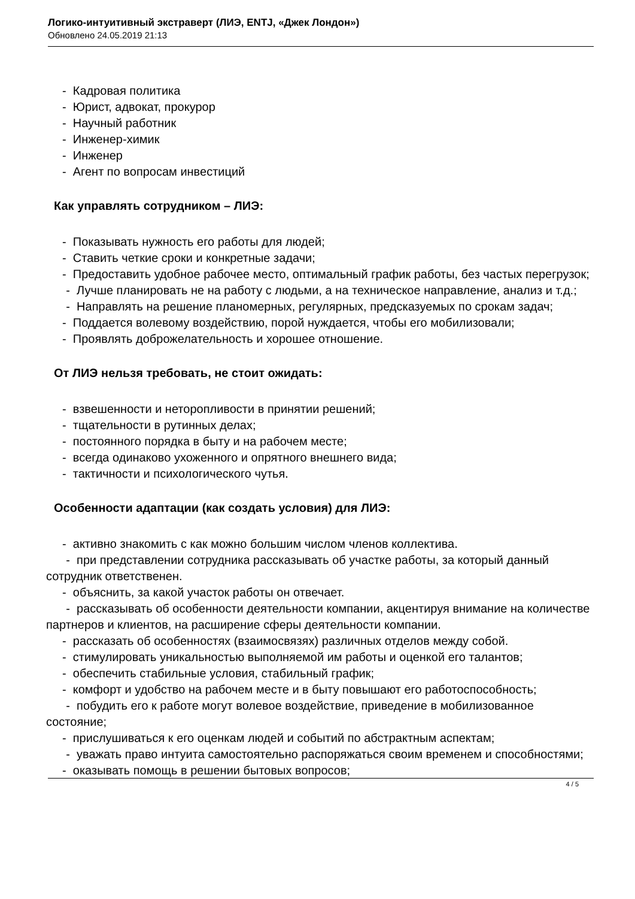Логико-интуитивный экстраверт (ЛИЭ, ENTJ, «Джек Лондон»)
Обновлено 24.05.2019 21:13
- Кадровая политика
- Юрист, адвокат, прокурор
- Научный работник
- Инженер-химик
- Инженер
- Агент по вопросам инвестиций
Как управлять сотрудником – ЛИЭ:
- Показывать нужность его работы для людей;
- Ставить четкие сроки и конкретные задачи;
- Предоставить удобное рабочее место, оптимальный график работы, без частых перегрузок;
- Лучше планировать не на работу с людьми, а на техническое направление, анализ и т.д.;
- Направлять на решение планомерных, регулярных, предсказуемых по срокам задач;
- Поддается волевому воздействию, порой нуждается, чтобы его мобилизовали;
- Проявлять доброжелательность и хорошее отношение.
От ЛИЭ нельзя требовать, не стоит ожидать:
- взвешенности и неторопливости в принятии решений;
- тщательности в рутинных делах;
- постоянного порядка в быту и на рабочем месте;
- всегда одинаково ухоженного и опрятного внешнего вида;
- тактичности и психологического чутья.
Особенности адаптации (как создать условия) для ЛИЭ:
- активно знакомить с как можно большим числом членов коллектива.
- при представлении сотрудника рассказывать об участке работы, за который данный сотрудник ответственен.
- объяснить, за какой участок работы он отвечает.
- рассказывать об особенности деятельности компании, акцентируя внимание на количестве партнеров и клиентов, на расширение сферы деятельности компании.
- рассказать об особенностях (взаимосвязях) различных отделов между собой.
- стимулировать уникальностью выполняемой им работы и оценкой его талантов;
- обеспечить стабильные условия, стабильный график;
- комфорт и удобство на рабочем месте и в быту повышают его работоспособность;
- побудить его к работе могут волевое воздействие, приведение в мобилизованное состояние;
- прислушиваться к его оценкам людей и событий по абстрактным аспектам;
- уважать право интуита самостоятельно распоряжаться своим временем и способностями;
- оказывать помощь в решении бытовых вопросов;
4 / 5